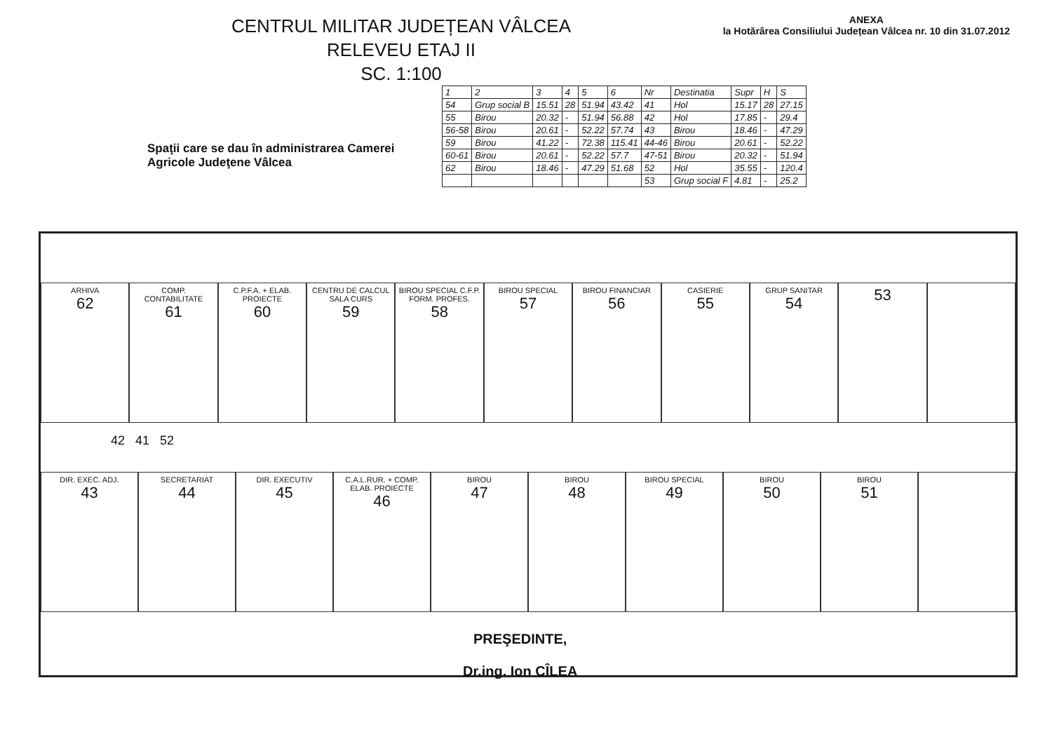CENTRUL MILITAR JUDEȚEAN VÂLCEA
RELEVEU ETAJ II
SC. 1:100
ANEXA
la Hotărârea Consiliului Județean Vâlcea nr. 10 din 31.07.2012
Spaţii care se dau în administrarea Camerei Agricole Judeţene Vâlcea
| 1 | 2 | 3 | 4 | 5 | 6 | Nr | Destinatia | Supr | H | S |
| 54 | Grup social B | 15.51 | 28 | 51.94 | 43.42 | 41 | Hol | 15.17 | 28 | 27.15 |
| 55 | Birou | 20.32 | - | 51.94 | 56.88 | 42 | Hol | 17.85 | - | 29.4 |
| 56-58 | Birou | 20.61 | - | 52.22 | 57.74 | 43 | Birou | 18.46 | - | 47.29 |
| 59 | Birou | 41.22 | - | 72.38 | 115.41 | 44-46 | Birou | 20.61 | - | 52.22 |
| 60-61 | Birou | 20.61 | - | 52.22 | 57.7 | 47-51 | Birou | 20.32 | - | 51.94 |
| 62 | Birou | 18.46 | - | 47.29 | 51.68 | 52 | Hol | 35.55 | - | 120.4 |
| | | | | | | 53 | Grup social F | 4.81 | - | 25.2 |
ARHIVA
62
COMP. CONTABILITATE
61
C.P.F.A. + ELAB. PROIECTE
60
CENTRU DE CALCUL SALA CURS
59
BIROU SPECIAL C.F.P. FORM. PROFES.
58
BIROU SPECIAL
57
BIROU FINANCIAR
56
CASIERIE
55
GRUP SANITAR
54
53
42 41 52
DIR. EXEC. ADJ.
43
SECRETARIAT
44
DIR. EXECUTIV
45
C.A.L.RUR. + COMP. ELAB. PROIECTE
46
BIROU
47
BIROU
48
BIROU SPECIAL
49
BIROU
50
BIROU
51
PREŞEDINTE,
Dr.ing. Ion CÎLEA